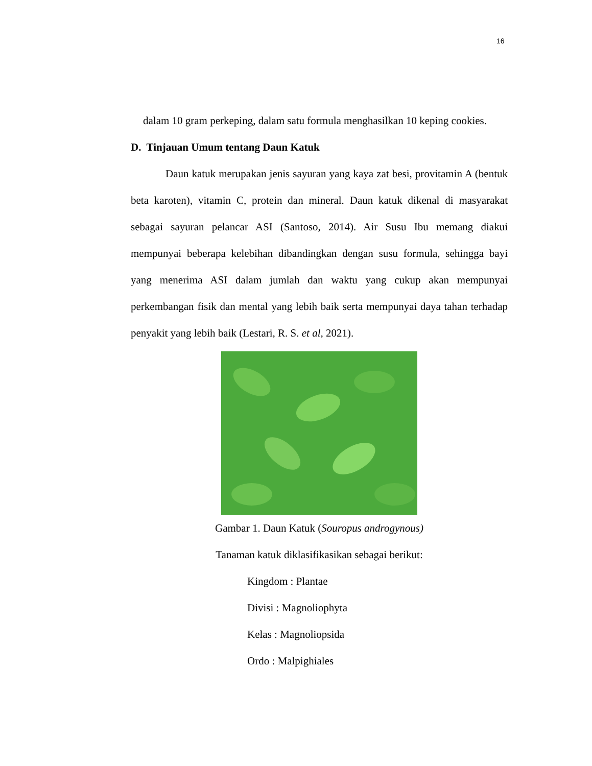16
dalam 10 gram perkeping, dalam satu formula menghasilkan 10 keping cookies.
D. Tinjauan Umum tentang Daun Katuk
Daun katuk merupakan jenis sayuran yang kaya zat besi, provitamin A (bentuk beta karoten), vitamin C, protein dan mineral. Daun katuk dikenal di masyarakat sebagai sayuran pelancar ASI (Santoso, 2014). Air Susu Ibu memang diakui mempunyai beberapa kelebihan dibandingkan dengan susu formula, sehingga bayi yang menerima ASI dalam jumlah dan waktu yang cukup akan mempunyai perkembangan fisik dan mental yang lebih baik serta mempunyai daya tahan terhadap penyakit yang lebih baik (Lestari, R. S. et al, 2021).
Gambar 1. Daun Katuk (Souropus androgynous)
Tanaman katuk diklasifikasikan sebagai berikut:
Kingdom : Plantae
Divisi : Magnoliophyta
Kelas : Magnoliopsida
Ordo : Malpighiales